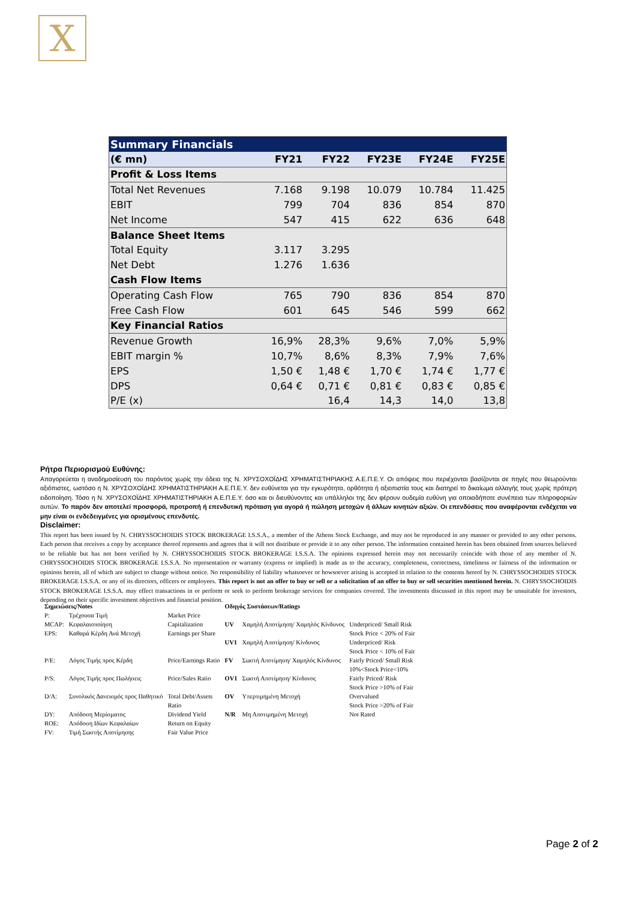Χ
| Summary Financials | | | | | |
| --- | --- | --- | --- | --- | --- |
| (€ mn) | FY21 | FY22 | FY23E | FY24E | FY25E |
| Profit & Loss Items | | | | | |
| Total Net Revenues | 7.168 | 9.198 | 10.079 | 10.784 | 11.425 |
| EBIT | 799 | 704 | 836 | 854 | 870 |
| Net Income | 547 | 415 | 622 | 636 | 648 |
| Balance Sheet Items | | | | | |
| Total Equity | 3.117 | 3.295 | | | |
| Net Debt | 1.276 | 1.636 | | | |
| Cash Flow Items | | | | | |
| Operating Cash Flow | 765 | 790 | 836 | 854 | 870 |
| Free Cash Flow | 601 | 645 | 546 | 599 | 662 |
| Key Financial Ratios | | | | | |
| Revenue Growth | 16,9% | 28,3% | 9,6% | 7,0% | 5,9% |
| EBIT margin % | 10,7% | 8,6% | 8,3% | 7,9% | 7,6% |
| EPS | 1,50 € | 1,48 € | 1,70 € | 1,74 € | 1,77 € |
| DPS | 0,64 € | 0,71 € | 0,81 € | 0,83 € | 0,85 € |
| P/E (x) | | 16,4 | 14,3 | 14,0 | 13,8 |
Ρήτρα Περιορισμού Ευθύνης:
Απαγορεύεται η αναδημοσίευση του παρόντος χωρίς την άδεια της Ν. ΧΡΥΣΟΧΟΪΔΗΣ ΧΡΗΜΑΤΙΣΤΗΡΙΑΚΗΣ Α.Ε.Π.Ε.Υ. Οι απόψεις που περιέχονται βασίζονται σε πηγές που θεωρούνται αξιόπιστες, ωστόσο η Ν. ΧΡΥΣΟΧΟΪΔΗΣ ΧΡΗΜΑΤΙΣΤΗΡΙΑΚΗ Α.Ε.Π.Ε.Υ. δεν ευθύνεται για την εγκυρότητα, ορθότητα ή αξιοπιστία τους και διατηρεί το δικαίωμα αλλαγής τους χωρίς πρότερη ειδοποίηση. Τόσο η Ν. ΧΡΥΣΟΧΟΪΔΗΣ ΧΡΗΜΑΤΙΣΤΗΡΙΑΚΗ Α.Ε.Π.Ε.Υ. όσο και οι διευθύνοντες και υπάλληλοι της δεν φέρουν ουδεμία ευθύνη για οποιαδήποτε συνέπεια των πληροφοριών αυτών. Το παρόν δεν αποτελεί προσφορά, προτροπή ή επενδυτική πρόταση για αγορά ή πώληση μετοχών ή άλλων κινητών αξιών. Οι επενδύσεις που αναφέρονται ενδέχεται να μην είναι οι ενδεδειγμένες για ορισμένους επενδυτές.
Disclaimer:
This report has been issued by N. CHRYSSOCHOIDIS STOCK BROKERAGE I.S.S.A., a member of the Athens Stock Exchange, and may not be reproduced in any manner or provided to any other persons. Each person that receives a copy by acceptance thereof represents and agrees that it will not distribute or provide it to any other person. The information contained herein has been obtained from sources believed to be reliable but has not been verified by N. CHRYSSOCHOIDIS STOCK BROKERAGE I.S.S.A. The opinions expressed herein may not necessarily coincide with those of any member of N. CHRYSSOCHOIDIS STOCK BROKERAGE I.S.S.A. No representation or warranty (express or implied) is made as to the accuracy, completeness, correctness, timeliness or fairness of the information or opinions herein, all of which are subject to change without notice. No responsibility of liability whatsoever or howsoever arising is accepted in relation to the contents hereof by N. CHRYSSOCHOIDIS STOCK BROKERAGE I.S.S.A. or any of its directors, officers or employees. This report is not an offer to buy or sell or a solicitation of an offer to buy or sell securities mentioned herein. N. CHRYSSOCHOIDIS STOCK BROKERAGE I.S.S.A. may effect transactions in or perform or seek to perform brokerage services for companies covered. The investments discussed in this report may be unsuitable for investors, depending on their specific investment objectives and financial position.
| Σημειώσεις/Notes | | | Οδηγός Συστάσεων/Ratings | | |
| P: | Τρέχουσα Τιμή | Market Price | | | |
| MCAP: | Κεφαλαιοποίηση | Capitalization | UV | Χαμηλή Αποτίμηση/ Χαμηλός Κίνδυνος | Underpriced/ Small Risk |
| EPS: | Καθαρά Κέρδη Ανά Μετοχή | Earnings per Share | | | Stock Price < 20% of Fair |
| | | | UV1 | Χαμηλή Αποτίμηση/ Κίνδυνος | Underpriced/ Risk Stock Price < 10% of Fair |
| P/E: | Λόγος Τιμής προς Κέρδη | Price/Earnings Ratio | FV | Σωστή Αποτίμηση/ Χαμηλός Κίνδυνος | Fairly Priced/ Small Risk 10%<Stock Price<10% |
| P/S: | Λόγος Τιμής προς Πωλήσεις | Price/Sales Ratio | OV1 | Σωστή Αποτίμηση/ Κίνδυνος | Fairly Priced/ Risk Stock Price >10% of Fair |
| D/A: | Συνολικός Δανεισμός προς Παθητικό | Total Debt/Assets Ratio | OV | Υπερτιμημένη Μετοχή | Overvalued Stock Price >20% of Fair |
| DY: | Απόδοση Μερίσματος | Dividend Yield | N/R | Μη Αποτιμημένη Μετοχή | Not Rated |
| ROE: | Απόδοση Ιδίων Κεφαλαίων | Return on Equity | | | |
| FV: | Τιμή Σωστής Αποτίμησης | Fair Value Price | | | |
Page 2 of 2